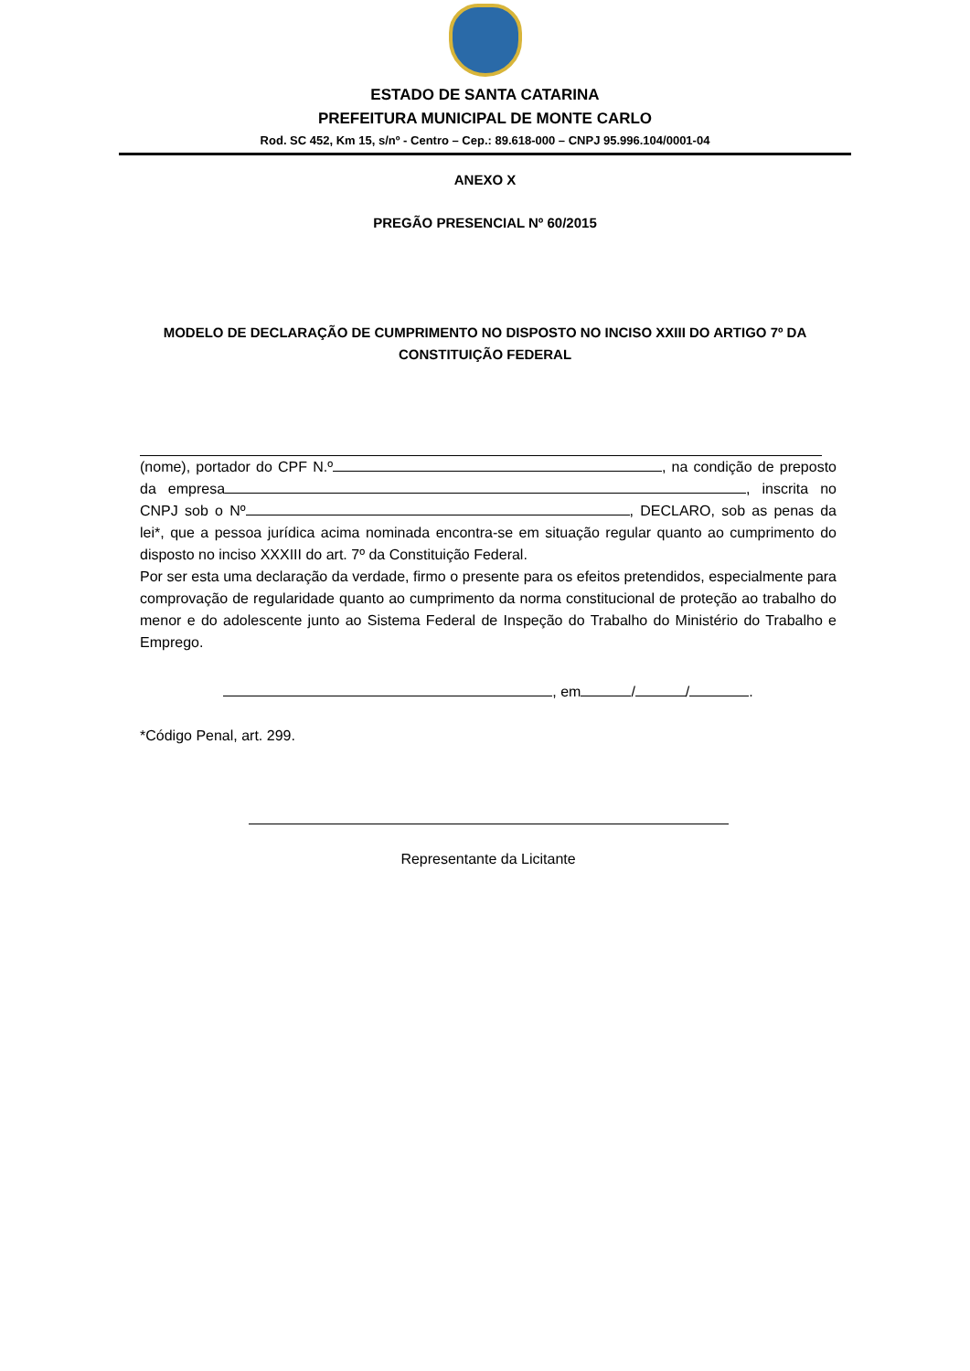ESTADO DE SANTA CATARINA
PREFEITURA MUNICIPAL DE MONTE CARLO
Rod. SC 452, Km 15, s/nº - Centro – Cep.: 89.618-000 – CNPJ 95.996.104/0001-04
ANEXO X
PREGÃO PRESENCIAL Nº 60/2015
MODELO DE DECLARAÇÃO DE CUMPRIMENTO NO DISPOSTO NO INCISO XXIII DO ARTIGO 7º DA CONSTITUIÇÃO FEDERAL
(nome), portador do CPF N.º , na condição de preposto da empresa , inscrita no CNPJ sob o Nº , DECLARO, sob as penas da lei*, que a pessoa jurídica acima nominada encontra-se em situação regular quanto ao cumprimento do disposto no inciso XXXIII do art. 7º da Constituição Federal.
Por ser esta uma declaração da verdade, firmo o presente para os efeitos pretendidos, especialmente para comprovação de regularidade quanto ao cumprimento da norma constitucional de proteção ao trabalho do menor e do adolescente junto ao Sistema Federal de Inspeção do Trabalho do Ministério do Trabalho e Emprego.
, em / / .
*Código Penal, art. 299.
Representante da Licitante